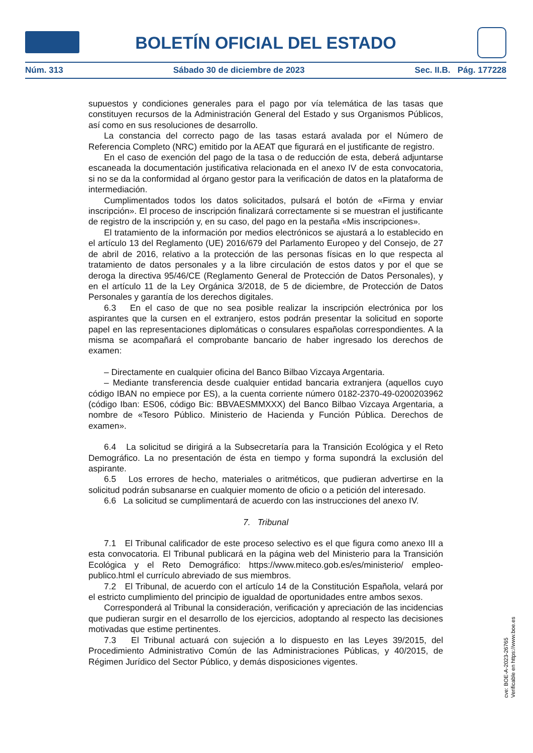BOLETÍN OFICIAL DEL ESTADO
Núm. 313 Sábado 30 de diciembre de 2023 Sec. II.B. Pág. 177228
supuestos y condiciones generales para el pago por vía telemática de las tasas que constituyen recursos de la Administración General del Estado y sus Organismos Públicos, así como en sus resoluciones de desarrollo.
La constancia del correcto pago de las tasas estará avalada por el Número de Referencia Completo (NRC) emitido por la AEAT que figurará en el justificante de registro.
En el caso de exención del pago de la tasa o de reducción de esta, deberá adjuntarse escaneada la documentación justificativa relacionada en el anexo IV de esta convocatoria, si no se da la conformidad al órgano gestor para la verificación de datos en la plataforma de intermediación.
Cumplimentados todos los datos solicitados, pulsará el botón de «Firma y enviar inscripción». El proceso de inscripción finalizará correctamente si se muestran el justificante de registro de la inscripción y, en su caso, del pago en la pestaña «Mis inscripciones».
El tratamiento de la información por medios electrónicos se ajustará a lo establecido en el artículo 13 del Reglamento (UE) 2016/679 del Parlamento Europeo y del Consejo, de 27 de abril de 2016, relativo a la protección de las personas físicas en lo que respecta al tratamiento de datos personales y a la libre circulación de estos datos y por el que se deroga la directiva 95/46/CE (Reglamento General de Protección de Datos Personales), y en el artículo 11 de la Ley Orgánica 3/2018, de 5 de diciembre, de Protección de Datos Personales y garantía de los derechos digitales.
6.3 En el caso de que no sea posible realizar la inscripción electrónica por los aspirantes que la cursen en el extranjero, estos podrán presentar la solicitud en soporte papel en las representaciones diplomáticas o consulares españolas correspondientes. A la misma se acompañará el comprobante bancario de haber ingresado los derechos de examen:
– Directamente en cualquier oficina del Banco Bilbao Vizcaya Argentaria.
– Mediante transferencia desde cualquier entidad bancaria extranjera (aquellos cuyo código IBAN no empiece por ES), a la cuenta corriente número 0182-2370-49-0200203962 (código Iban: ES06, código Bic: BBVAESMMXXX) del Banco Bilbao Vizcaya Argentaria, a nombre de «Tesoro Público. Ministerio de Hacienda y Función Pública. Derechos de examen».
6.4 La solicitud se dirigirá a la Subsecretaría para la Transición Ecológica y el Reto Demográfico. La no presentación de ésta en tiempo y forma supondrá la exclusión del aspirante.
6.5 Los errores de hecho, materiales o aritméticos, que pudieran advertirse en la solicitud podrán subsanarse en cualquier momento de oficio o a petición del interesado.
6.6 La solicitud se cumplimentará de acuerdo con las instrucciones del anexo IV.
7. Tribunal
7.1 El Tribunal calificador de este proceso selectivo es el que figura como anexo III a esta convocatoria. El Tribunal publicará en la página web del Ministerio para la Transición Ecológica y el Reto Demográfico: https://www.miteco.gob.es/es/ministerio/ empleo-publico.html el currículo abreviado de sus miembros.
7.2 El Tribunal, de acuerdo con el artículo 14 de la Constitución Española, velará por el estricto cumplimiento del principio de igualdad de oportunidades entre ambos sexos.
Corresponderá al Tribunal la consideración, verificación y apreciación de las incidencias que pudieran surgir en el desarrollo de los ejercicios, adoptando al respecto las decisiones motivadas que estime pertinentes.
7.3 El Tribunal actuará con sujeción a lo dispuesto en las Leyes 39/2015, del Procedimiento Administrativo Común de las Administraciones Públicas, y 40/2015, de Régimen Jurídico del Sector Público, y demás disposiciones vigentes.
cve: BOE-A-2023-26765
Verificable en https://www.boe.es